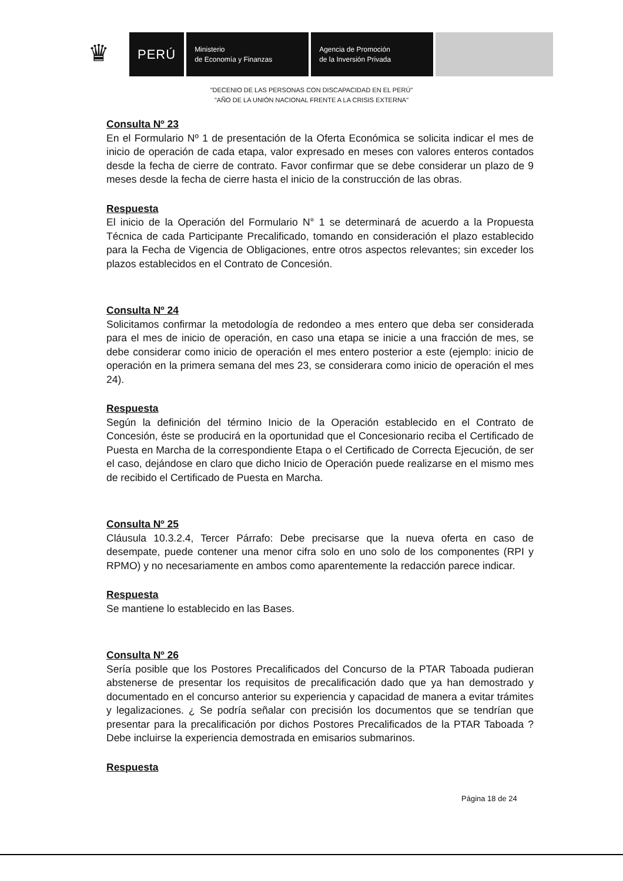♛
PERÚ
Ministerio
de Economía y Finanzas
Agencia de Promoción
de la Inversión Privada
"DECENIO DE LAS PERSONAS CON DISCAPACIDAD EN EL PERÚ"
"AÑO DE LA UNIÓN NACIONAL FRENTE A LA CRISIS EXTERNA"
Consulta Nº 23
En el Formulario Nº 1 de presentación de la Oferta Económica se solicita indicar el mes de inicio de operación de cada etapa, valor expresado en meses con valores enteros contados desde la fecha de cierre de contrato. Favor confirmar que se debe considerar un plazo de 9 meses desde la fecha de cierre hasta el inicio de la construcción de las obras.
Respuesta
El inicio de la Operación del Formulario N° 1 se determinará de acuerdo a la Propuesta Técnica de cada Participante Precalificado, tomando en consideración el plazo establecido para la Fecha de Vigencia de Obligaciones, entre otros aspectos relevantes; sin exceder los plazos establecidos en el Contrato de Concesión.
Consulta Nº 24
Solicitamos confirmar la metodología de redondeo a mes entero que deba ser considerada para el mes de inicio de operación, en caso una etapa se inicie a una fracción de mes, se debe considerar como inicio de operación el mes entero posterior a este (ejemplo: inicio de operación en la primera semana del mes 23, se considerara como inicio de operación el mes 24).
Respuesta
Según la definición del término Inicio de la Operación establecido en el Contrato de Concesión, éste se producirá en la oportunidad que el Concesionario reciba el Certificado de Puesta en Marcha de la correspondiente Etapa o el Certificado de Correcta Ejecución, de ser el caso, dejándose en claro que dicho Inicio de Operación puede realizarse en el mismo mes de recibido el Certificado de Puesta en Marcha.
Consulta Nº 25
Cláusula 10.3.2.4, Tercer Párrafo: Debe precisarse que la nueva oferta en caso de desempate, puede contener una menor cifra solo en uno solo de los componentes (RPI y RPMO) y no necesariamente en ambos como aparentemente la redacción parece indicar.
Respuesta
Se mantiene lo establecido en las Bases.
Consulta Nº 26
Sería posible que los Postores Precalificados del Concurso de la PTAR Taboada pudieran abstenerse de presentar los requisitos de precalificación dado que ya han demostrado y documentado en el concurso anterior su experiencia y capacidad de manera a evitar trámites y legalizaciones. ¿ Se podría señalar con precisión los documentos que se tendrían que presentar para la precalificación por dichos Postores Precalificados de la PTAR Taboada ? Debe incluirse la experiencia demostrada en emisarios submarinos.
Respuesta
Página 18 de 24